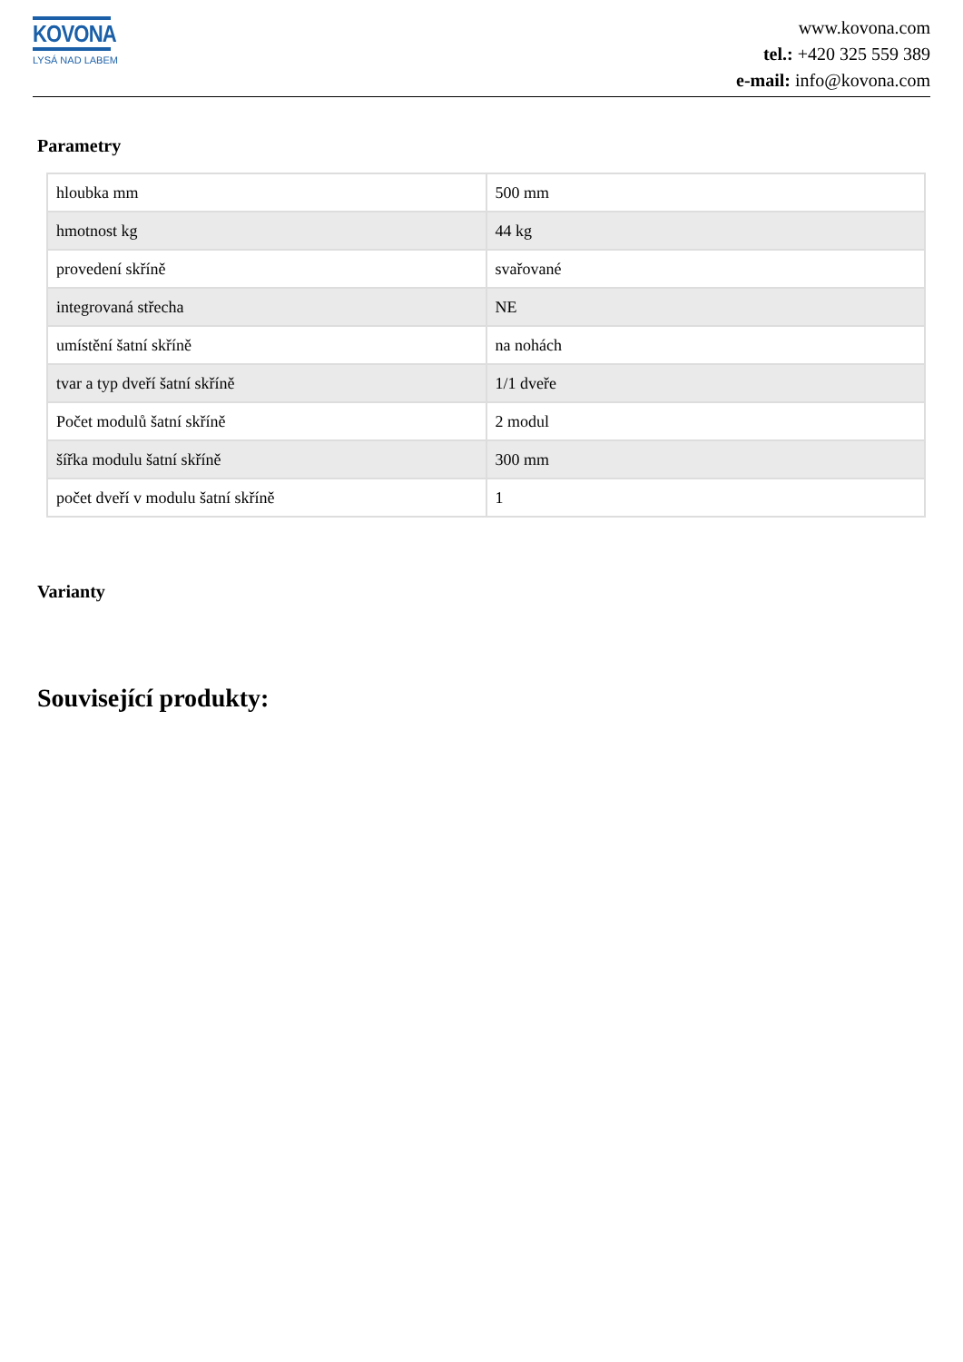KOVONA
LYSÁ NAD LABEM
www.kovona.com
tel.: +420 325 559 389
e-mail: info@kovona.com
Parametry
| hloubka mm | 500 mm |
| hmotnost kg | 44 kg |
| provedení skříně | svařované |
| integrovaná střecha | NE |
| umístění šatní skříně | na nohách |
| tvar a typ dveří šatní skříně | 1/1 dveře |
| Počet modulů šatní skříně | 2 modul |
| šířka modulu šatní skříně | 300 mm |
| počet dveří v modulu šatní skříně | 1 |
Varianty
Související produkty: